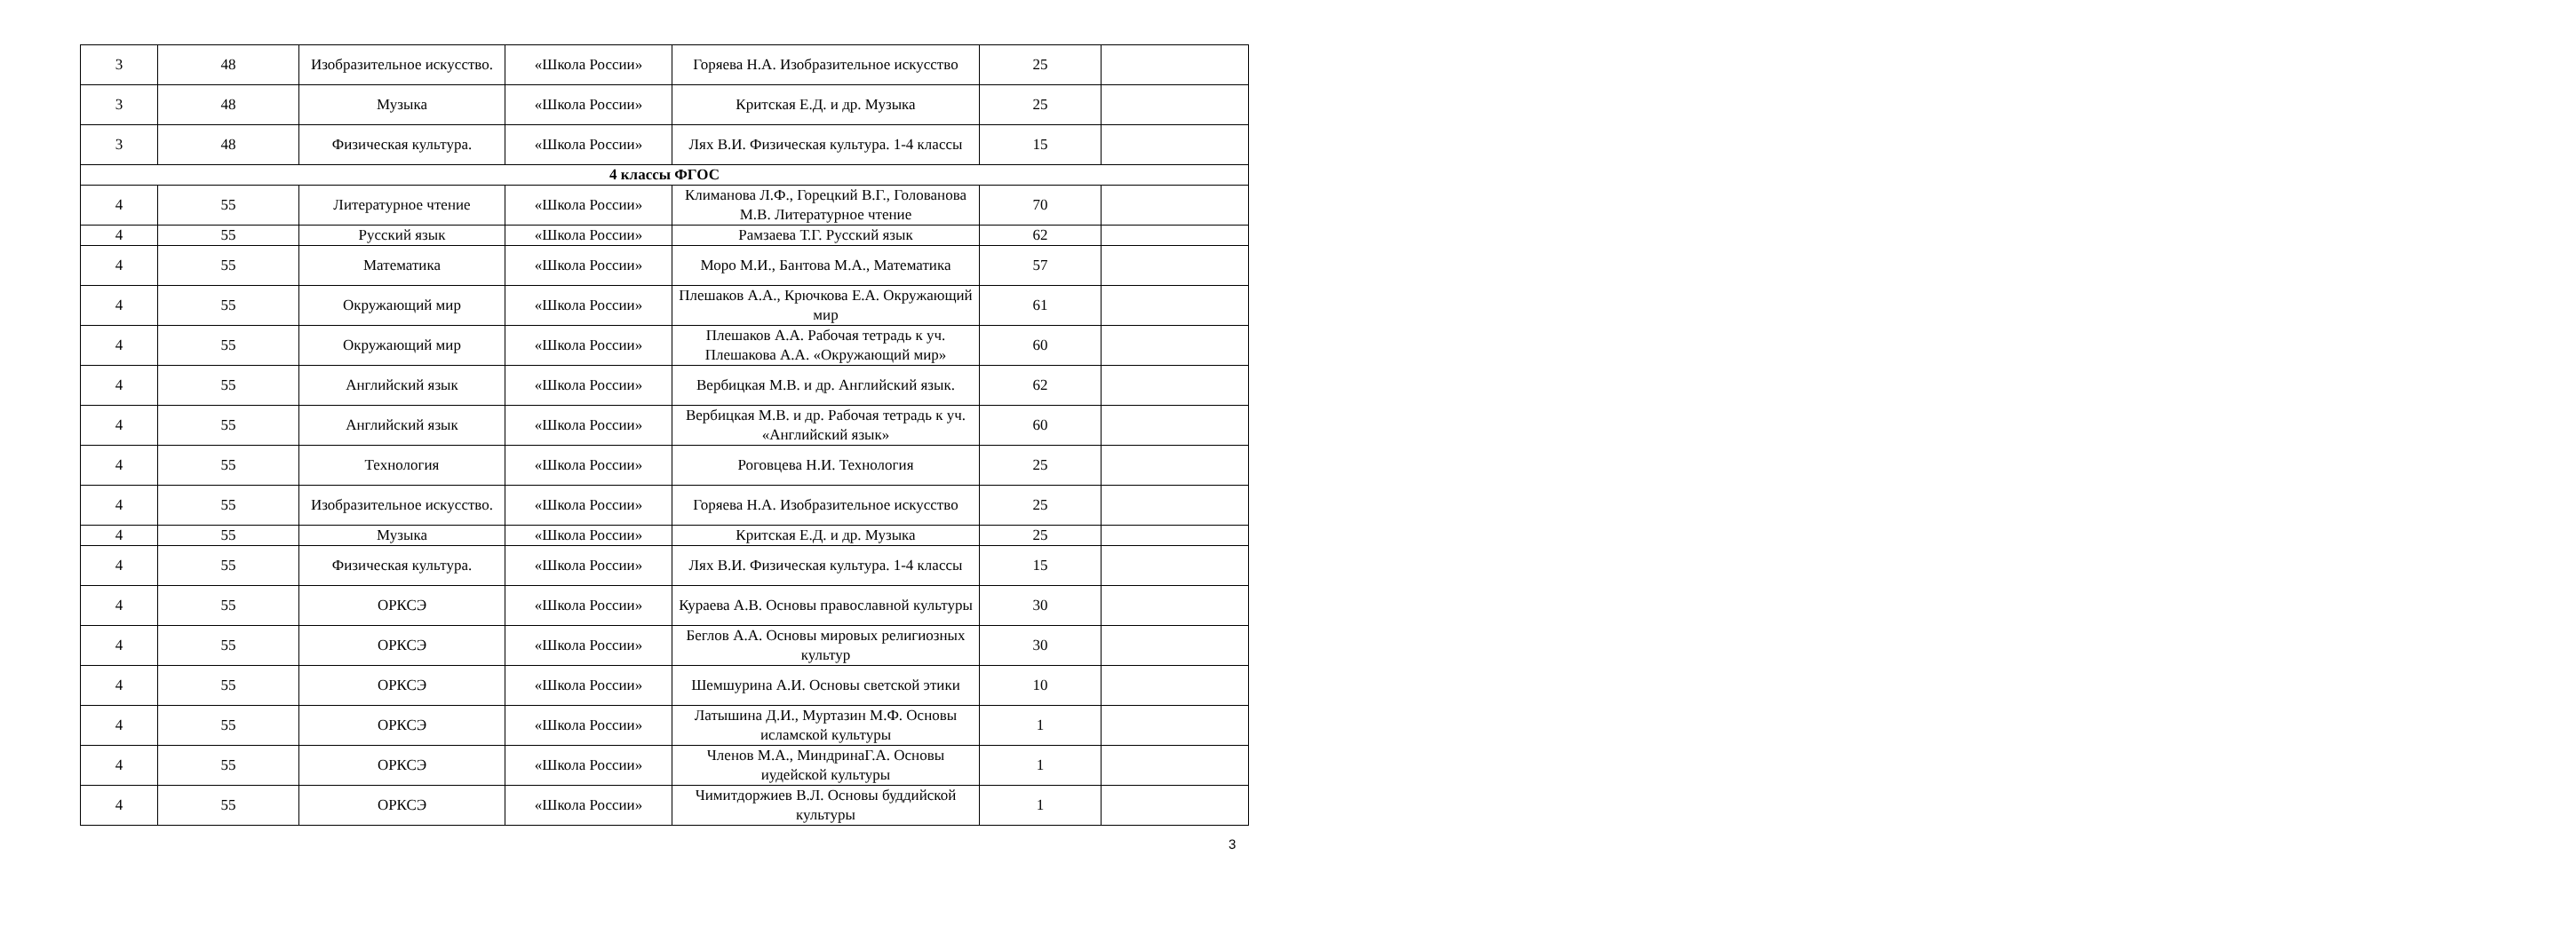| 3 | 48 | Изобразительное искусство. | «Школа России» | Горяева Н.А. Изобразительное искусство | 25 | |
| 3 | 48 | Музыка | «Школа России» | Критская Е.Д. и др. Музыка | 25 | |
| 3 | 48 | Физическая культура. | «Школа России» | Лях В.И. Физическая культура. 1-4 классы | 15 | |
| 4 классы ФГОС | | | | | | |
| 4 | 55 | Литературное чтение | «Школа России» | Климанова Л.Ф., Горецкий В.Г., Голованова М.В. Литературное чтение | 70 | |
| 4 | 55 | Русский язык | «Школа России» | Рамзаева Т.Г. Русский язык | 62 | |
| 4 | 55 | Математика | «Школа России» | Моро М.И., Бантова М.А., Математика | 57 | |
| 4 | 55 | Окружающий мир | «Школа России» | Плешаков А.А., Крючкова Е.А. Окружающий мир | 61 | |
| 4 | 55 | Окружающий мир | «Школа России» | Плешаков А.А. Рабочая тетрадь к уч. Плешакова А.А. «Окружающий мир» | 60 | |
| 4 | 55 | Английский язык | «Школа России» | Вербицкая М.В. и др. Английский язык. | 62 | |
| 4 | 55 | Английский язык | «Школа России» | Вербицкая М.В. и др. Рабочая тетрадь к уч. «Английский язык» | 60 | |
| 4 | 55 | Технология | «Школа России» | Роговцева Н.И. Технология | 25 | |
| 4 | 55 | Изобразительное искусство. | «Школа России» | Горяева Н.А. Изобразительное искусство | 25 | |
| 4 | 55 | Музыка | «Школа России» | Критская Е.Д. и др. Музыка | 25 | |
| 4 | 55 | Физическая культура. | «Школа России» | Лях В.И. Физическая культура. 1-4 классы | 15 | |
| 4 | 55 | ОРКСЭ | «Школа России» | Кураева А.В. Основы православной культуры | 30 | |
| 4 | 55 | ОРКСЭ | «Школа России» | Беглов А.А. Основы мировых религиозных культур | 30 | |
| 4 | 55 | ОРКСЭ | «Школа России» | Шемшурина А.И. Основы светской этики | 10 | |
| 4 | 55 | ОРКСЭ | «Школа России» | Латышина Д.И., Муртазин М.Ф. Основы исламской культуры | 1 | |
| 4 | 55 | ОРКСЭ | «Школа России» | Членов М.А., МиндринаГ.А. Основы иудейской культуры | 1 | |
| 4 | 55 | ОРКСЭ | «Школа России» | Чимитдоржиев В.Л. Основы буддийской культуры | 1 | |
3